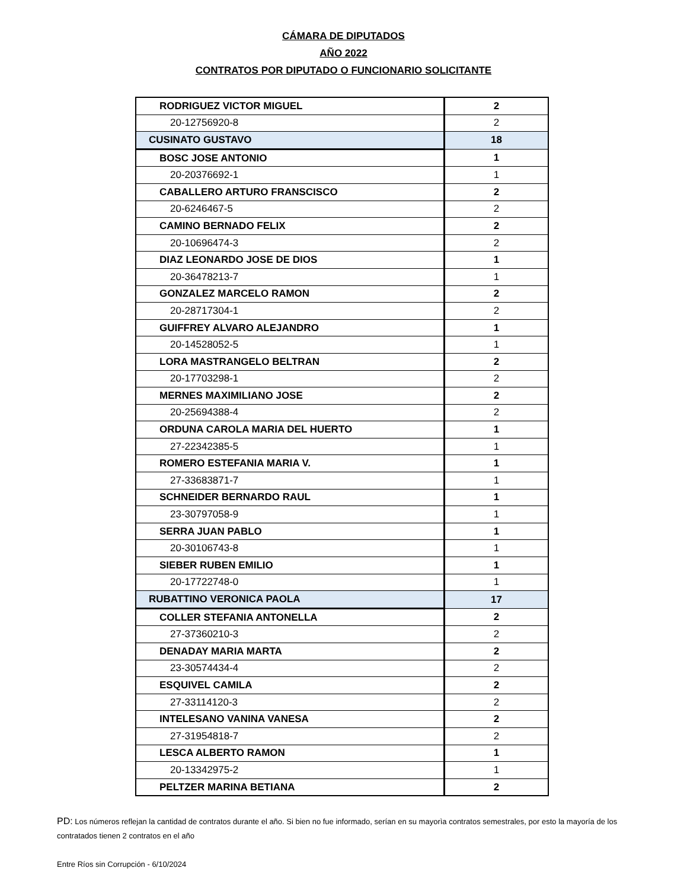CÁMARA DE DIPUTADOS
AÑO 2022
CONTRATOS POR DIPUTADO O FUNCIONARIO SOLICITANTE
| RODRIGUEZ VICTOR MIGUEL | 2 |
| 20-12756920-8 | 2 |
| CUSINATO GUSTAVO | 18 |
| BOSC JOSE ANTONIO | 1 |
| 20-20376692-1 | 1 |
| CABALLERO ARTURO FRANSCISCO | 2 |
| 20-6246467-5 | 2 |
| CAMINO BERNADO FELIX | 2 |
| 20-10696474-3 | 2 |
| DIAZ LEONARDO JOSE DE DIOS | 1 |
| 20-36478213-7 | 1 |
| GONZALEZ MARCELO RAMON | 2 |
| 20-28717304-1 | 2 |
| GUIFFREY ALVARO ALEJANDRO | 1 |
| 20-14528052-5 | 1 |
| LORA MASTRANGELO BELTRAN | 2 |
| 20-17703298-1 | 2 |
| MERNES MAXIMILIANO JOSE | 2 |
| 20-25694388-4 | 2 |
| ORDUNA CAROLA MARIA DEL HUERTO | 1 |
| 27-22342385-5 | 1 |
| ROMERO ESTEFANIA MARIA V. | 1 |
| 27-33683871-7 | 1 |
| SCHNEIDER BERNARDO RAUL | 1 |
| 23-30797058-9 | 1 |
| SERRA JUAN PABLO | 1 |
| 20-30106743-8 | 1 |
| SIEBER RUBEN EMILIO | 1 |
| 20-17722748-0 | 1 |
| RUBATTINO VERONICA PAOLA | 17 |
| COLLER STEFANIA ANTONELLA | 2 |
| 27-37360210-3 | 2 |
| DENADAY MARIA MARTA | 2 |
| 23-30574434-4 | 2 |
| ESQUIVEL CAMILA | 2 |
| 27-33114120-3 | 2 |
| INTELESANO VANINA VANESA | 2 |
| 27-31954818-7 | 2 |
| LESCA ALBERTO RAMON | 1 |
| 20-13342975-2 | 1 |
| PELTZER MARINA BETIANA | 2 |
PD: Los números reflejan la cantidad de contratos durante el año. Si bien no fue informado, serían en su mayorìa contratos semestrales, por esto la mayoría de los contratados tienen 2 contratos en el año
Entre Ríos sin Corrupción - 6/10/2024